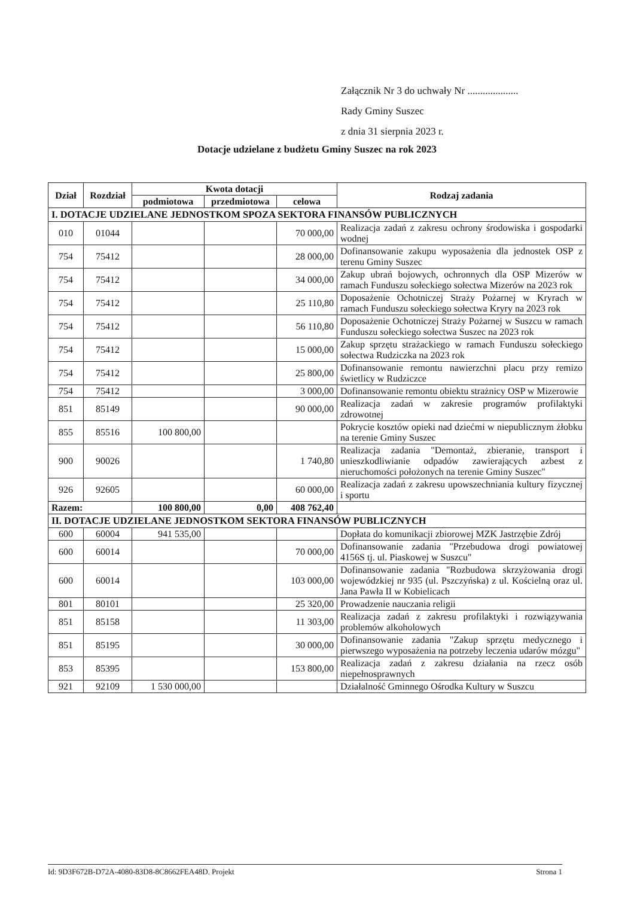Załącznik Nr 3 do uchwały Nr ....................
Rady Gminy Suszec
z dnia 31 sierpnia 2023 r.
Dotacje udzielane z budżetu Gminy Suszec na rok 2023
| Dział | Rozdział | Kwota dotacji | | | Rodzaj zadania |
| --- | --- | --- | --- | --- | --- |
| | | podmiotowa | przedmiotowa | celowa | |
| I. DOTACJE UDZIELANE JEDNOSTKOM SPOZA SEKTORA FINANSÓW PUBLICZNYCH | | | | | |
| 010 | 01044 | | | 70 000,00 | Realizacja zadań z zakresu ochrony środowiska i gospodarki wodnej |
| 754 | 75412 | | | 28 000,00 | Dofinansowanie zakupu wyposażenia dla jednostek OSP z terenu Gminy Suszec |
| 754 | 75412 | | | 34 000,00 | Zakup ubrań bojowych, ochronnych dla OSP Mizerów w ramach Funduszu sołeckiego sołectwa Mizerów na 2023 rok |
| 754 | 75412 | | | 25 110,80 | Doposażenie Ochotniczej Straży Pożarnej w Kryrach w ramach Funduszu sołeckiego sołectwa Kryry na 2023 rok |
| 754 | 75412 | | | 56 110,80 | Doposażenie Ochotniczej Straży Pożarnej w Suszcu w ramach Funduszu sołeckiego sołectwa Suszec na 2023 rok |
| 754 | 75412 | | | 15 000,00 | Zakup sprzętu strażackiego w ramach Funduszu sołeckiego sołectwa Rudziczka na 2023 rok |
| 754 | 75412 | | | 25 800,00 | Dofinansowanie remontu nawierzchni placu przy remizo świetlicy w Rudziczce |
| 754 | 75412 | | | 3 000,00 | Dofinansowanie remontu obiektu strażnicy OSP w Mizerowie |
| 851 | 85149 | | | 90 000,00 | Realizacja zadań w zakresie programów profilaktyki zdrowotnej |
| 855 | 85516 | 100 800,00 | | | Pokrycie kosztów opieki nad dziećmi w niepublicznym żłobku na terenie Gminy Suszec |
| 900 | 90026 | | | 1 740,80 | Realizacja zadania "Demontaż, zbieranie, transport i unieszkodliwianie odpadów zawierających azbest z nieruchomości położonych na terenie Gminy Suszec" |
| 926 | 92605 | | | 60 000,00 | Realizacja zadań z zakresu upowszechniania kultury fizycznej i sportu |
| Razem: | | 100 800,00 | 0,00 | 408 762,40 | |
| II. DOTACJE UDZIELANE JEDNOSTKOM SEKTORA FINANSÓW PUBLICZNYCH | | | | | |
| 600 | 60004 | 941 535,00 | | | Dopłata do komunikacji zbiorowej MZK Jastrzębie Zdrój |
| 600 | 60014 | | | 70 000,00 | Dofinansowanie zadania "Przebudowa drogi powiatowej 4156S tj. ul. Piaskowej w Suszcu" |
| 600 | 60014 | | | 103 000,00 | Dofinansowanie zadania "Rozbudowa skrzyżowania drogi wojewódzkiej nr 935 (ul. Pszczyńska) z ul. Kościelną oraz ul. Jana Pawła II w Kobielicach |
| 801 | 80101 | | | 25 320,00 | Prowadzenie nauczania religii |
| 851 | 85158 | | | 11 303,00 | Realizacja zadań z zakresu profilaktyki i rozwiązywania problemów alkoholowych |
| 851 | 85195 | | | 30 000,00 | Dofinansowanie zadania "Zakup sprzętu medycznego i pierwszego wyposażenia na potrzeby leczenia udarów mózgu" |
| 853 | 85395 | | | 153 800,00 | Realizacja zadań z zakresu działania na rzecz osób niepełnosprawnych |
| 921 | 92109 | 1 530 000,00 | | | Działalność Gminnego Ośrodka Kultury w Suszcu |
Id: 9D3F672B-D72A-4080-83D8-8C8662FEA48D. Projekt Strona 1